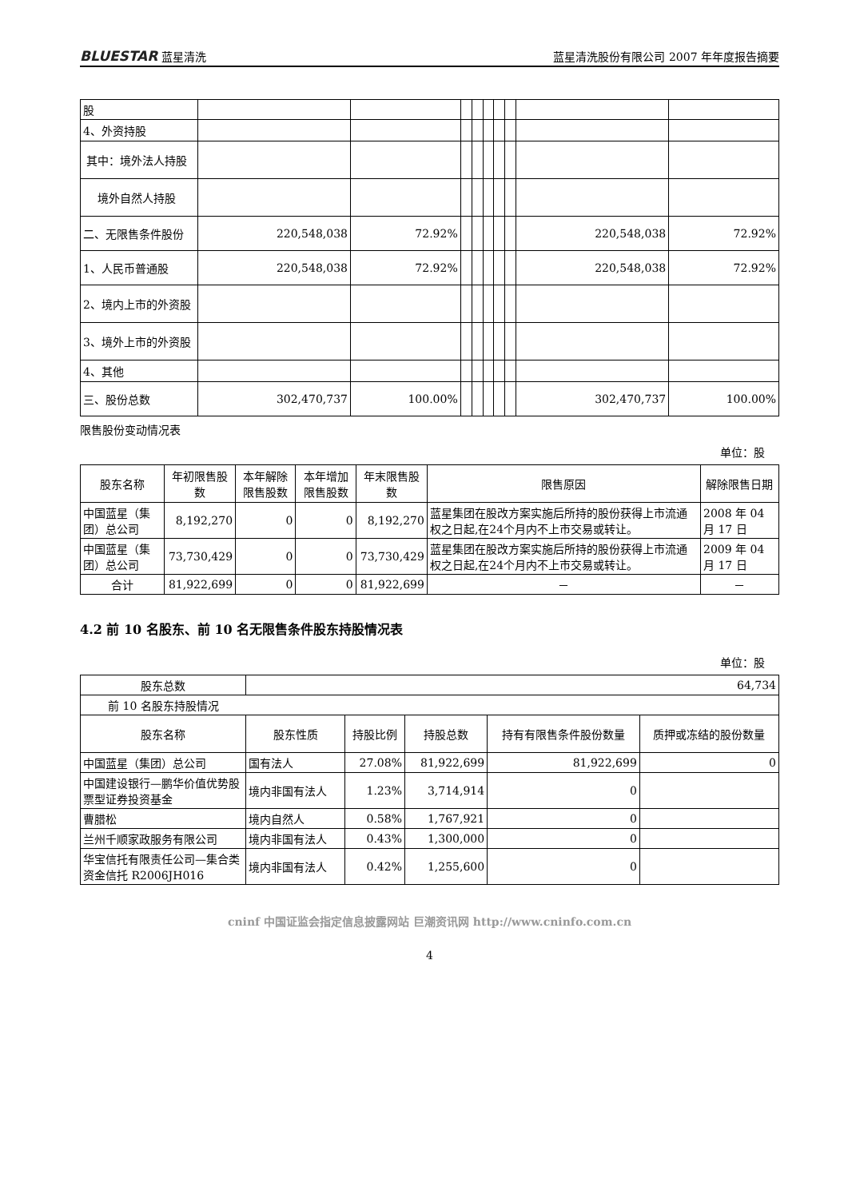BLUESTAR 蓝星清洗 蓝星清洗股份有限公司 2007 年年度报告摘要
| 股 | | | | | | | | | |
| 4、外资持股 | | | | | | | | | |
| 其中：境外法人持股 | | | | | | | | | |
| 境外自然人持股 | | | | | | | | | |
| 二、无限售条件股份 | 220,548,038 | 72.92% | | | | | | 220,548,038 | 72.92% |
| 1、人民币普通股 | 220,548,038 | 72.92% | | | | | | 220,548,038 | 72.92% |
| 2、境内上市的外资股 | | | | | | | | | |
| 3、境外上市的外资股 | | | | | | | | | |
| 4、其他 | | | | | | | | | |
| 三、股份总数 | 302,470,737 | 100.00% | | | | | | 302,470,737 | 100.00% |
限售股份变动情况表
单位：股
| 股东名称 | 年初限售股数 | 本年解除限售股数 | 本年增加限售股数 | 年末限售股数 | 限售原因 | 解除限售日期 |
| --- | --- | --- | --- | --- | --- | --- |
| 中国蓝星（集团）总公司 | 8,192,270 | 0 | 0 | 8,192,270 | 蓝星集团在股改方案实施后所持的股份获得上市流通权之日起,在24个月内不上市交易或转让。 | 2008 年 04 月 17 日 |
| 中国蓝星（集团）总公司 | 73,730,429 | 0 | 0 | 73,730,429 | 蓝星集团在股改方案实施后所持的股份获得上市流通权之日起,在24个月内不上市交易或转让。 | 2009 年 04 月 17 日 |
| 合计 | 81,922,699 | 0 | 0 | 81,922,699 | － | － |
4.2 前 10 名股东、前 10 名无限售条件股东持股情况表
单位：股
| 股东总数 | 64,734 | | | | |
| 前 10 名股东持股情况 | | | | | |
| 股东名称 | 股东性质 | 持股比例 | 持股总数 | 持有有限售条件股份数量 | 质押或冻结的股份数量 |
| 中国蓝星（集团）总公司 | 国有法人 | 27.08% | 81,922,699 | 81,922,699 | 0 |
| 中国建设银行—鹏华价值优势股票型证券投资基金 | 境内非国有法人 | 1.23% | 3,714,914 | 0 | |
| 曹腊松 | 境内自然人 | 0.58% | 1,767,921 | 0 | |
| 兰州千顺家政服务有限公司 | 境内非国有法人 | 0.43% | 1,300,000 | 0 | |
| 华宝信托有限责任公司—集合类资金信托 R2006JH016 | 境内非国有法人 | 0.42% | 1,255,600 | 0 | |
cninf 中国证监会指定信息披露网站 巨潮资讯网 http://www.cninfo.com.cn
4